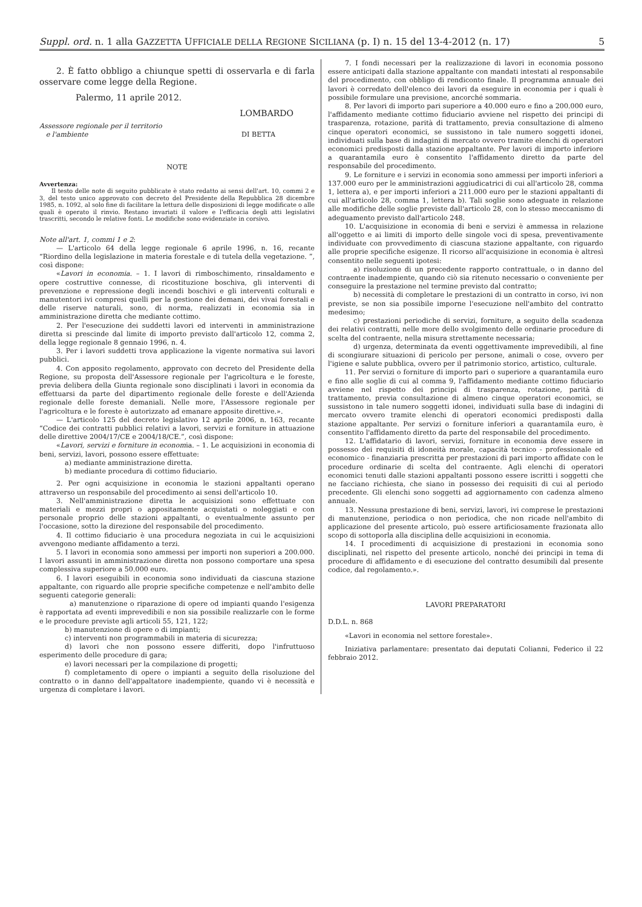Suppl. ord. n. 1 alla GAZZETTA UFFICIALE DELLA REGIONE SICILIANA (p. I) n. 15 del 13-4-2012 (n. 17) 5
2. È fatto obbligo a chiunque spetti di osservarla e di farla osservare come legge della Regione.
Palermo, 11 aprile 2012.
LOMBARDO
Assessore regionale per il territorio
e l'ambiente DI BETTA
NOTE
Avvertenza:
Il testo delle note di seguito pubblicate è stato redatto ai sensi dell'art. 10, commi 2 e 3, del testo unico approvato con decreto del Presidente della Repubblica 28 dicembre 1985, n. 1092, al solo fine di facilitare la lettura delle disposizioni di legge modificate o alle quali è operato il rinvio. Restano invariati il valore e l'efficacia degli atti legislativi trascritti, secondo le relative fonti. Le modifiche sono evidenziate in corsivo.
Note all'art. 1, commi 1 e 2:
— L'articolo 64 della legge regionale 6 aprile 1996, n. 16, recante “Riordino della legislazione in materia forestale e di tutela della vegetazione. ”, così dispone:
«Lavori in economia. – 1. I lavori di rimboschimento, rinsaldamento e opere costruttive connesse, di ricostituzione boschiva, gli interventi di prevenzione e repressione degli incendi boschivi e gli interventi colturali e manutentori ivi compresi quelli per la gestione dei demani, dei vivai forestali e delle riserve naturali, sono, di norma, realizzati in economia sia in amministrazione diretta che mediante cottimo.
2. Per l'esecuzione dei suddetti lavori ed interventi in amministrazione diretta si prescinde dal limite di importo previsto dall'articolo 12, comma 2, della legge regionale 8 gennaio 1996, n. 4.
3. Per i lavori suddetti trova applicazione la vigente normativa sui lavori pubblici.
4. Con apposito regolamento, approvato con decreto del Presidente della Regione, su proposta dell'Assessore regionale per l'agricoltura e le foreste, previa delibera della Giunta regionale sono disciplinati i lavori in economia da effettuarsi da parte del dipartimento regionale delle foreste e dell'Azienda regionale delle foreste demaniali. Nelle more, l'Assessore regionale per l'agricoltura e le foreste è autorizzato ad emanare apposite direttive.».
— L'articolo 125 del decreto legislativo 12 aprile 2006, n. 163, recante “Codice dei contratti pubblici relativi a lavori, servizi e forniture in attuazione delle direttive 2004/17/CE e 2004/18/CE.”, così dispone:
«Lavori, servizi e forniture in economia. – 1. Le acquisizioni in economia di beni, servizi, lavori, possono essere effettuate:
a) mediante amministrazione diretta.
b) mediante procedura di cottimo fiduciario.
2. Per ogni acquisizione in economia le stazioni appaltanti operano attraverso un responsabile del procedimento ai sensi dell'articolo 10.
3. Nell'amministrazione diretta le acquisizioni sono effettuate con materiali e mezzi propri o appositamente acquistati o noleggiati e con personale proprio delle stazioni appaltanti, o eventualmente assunto per l'occasione, sotto la direzione del responsabile del procedimento.
4. Il cottimo fiduciario è una procedura negoziata in cui le acquisizioni avvengono mediante affidamento a terzi.
5. I lavori in economia sono ammessi per importi non superiori a 200.000. I lavori assunti in amministrazione diretta non possono comportare una spesa complessiva superiore a 50.000 euro.
6. I lavori eseguibili in economia sono individuati da ciascuna stazione appaltante, con riguardo alle proprie specifiche competenze e nell'ambito delle seguenti categorie generali:
a) manutenzione o riparazione di opere od impianti quando l'esigenza è rapportata ad eventi imprevedibili e non sia possibile realizzarle con le forme e le procedure previste agli articoli 55, 121, 122;
b) manutenzione di opere o di impianti;
c) interventi non programmabili in materia di sicurezza;
d) lavori che non possono essere differiti, dopo l'infruttuoso esperimento delle procedure di gara;
e) lavori necessari per la compilazione di progetti;
f) completamento di opere o impianti a seguito della risoluzione del contratto o in danno dell'appaltatore inadempiente, quando vi è necessità e urgenza di completare i lavori.
7. I fondi necessari per la realizzazione di lavori in economia possono essere anticipati dalla stazione appaltante con mandati intestati al responsabile del procedimento, con obbligo di rendiconto finale. Il programma annuale dei lavori è corredato dell'elenco dei lavori da eseguire in economia per i quali è possibile formulare una previsione, ancorché sommaria.
8. Per lavori di importo pari superiore a 40.000 euro e fino a 200.000 euro, l'affidamento mediante cottimo fiduciario avviene nel rispetto dei principi di trasparenza, rotazione, parità di trattamento, previa consultazione di almeno cinque operatori economici, se sussistono in tale numero soggetti idonei, individuati sulla base di indagini di mercato ovvero tramite elenchi di operatori economici predisposti dalla stazione appaltante. Per lavori di importo inferiore a quarantamila euro è consentito l'affidamento diretto da parte del responsabile del procedimento.
9. Le forniture e i servizi in economia sono ammessi per importi inferiori a 137.000 euro per le amministrazioni aggiudicatrici di cui all'articolo 28, comma 1, lettera a), e per importi inferiori a 211.000 euro per le stazioni appaltanti di cui all'articolo 28, comma 1, lettera b). Tali soglie sono adeguate in relazione alle modifiche delle soglie previste dall'articolo 28, con lo stesso meccanismo di adeguamento previsto dall'articolo 248.
10. L'acquisizione in economia di beni e servizi è ammessa in relazione all'oggetto e ai limiti di importo delle singole voci di spesa, preventivamente individuate con provvedimento di ciascuna stazione appaltante, con riguardo alle proprie specifiche esigenze. Il ricorso all'acquisizione in economia è altresì consentito nelle seguenti ipotesi:
a) risoluzione di un precedente rapporto contrattuale, o in danno del contraente inadempiente, quando ciò sia ritenuto necessario o conveniente per conseguire la prestazione nel termine previsto dal contratto;
b) necessità di completare le prestazioni di un contratto in corso, ivi non previste, se non sia possibile imporne l'esecuzione nell'ambito del contratto medesimo;
c) prestazioni periodiche di servizi, forniture, a seguito della scadenza dei relativi contratti, nelle more dello svolgimento delle ordinarie procedure di scelta del contraente, nella misura strettamente necessaria;
d) urgenza, determinata da eventi oggettivamente imprevedibili, al fine di scongiurare situazioni di pericolo per persone, animali o cose, ovvero per l'igiene e salute pubblica, ovvero per il patrimonio storico, artistico, culturale.
11. Per servizi o forniture di importo pari o superiore a quarantamila euro e fino alle soglie di cui al comma 9, l'affidamento mediante cottimo fiduciario avviene nel rispetto dei principi di trasparenza, rotazione, parità di trattamento, previa consultazione di almeno cinque operatori economici, se sussistono in tale numero soggetti idonei, individuati sulla base di indagini di mercato ovvero tramite elenchi di operatori economici predisposti dalla stazione appaltante. Per servizi o forniture inferiori a quarantamila euro, è consentito l'affidamento diretto da parte del responsabile del procedimento.
12. L'affidatario di lavori, servizi, forniture in economia deve essere in possesso dei requisiti di idoneità morale, capacità tecnico - professionale ed economico - finanziaria prescritta per prestazioni di pari importo affidate con le procedure ordinarie di scelta del contraente. Agli elenchi di operatori economici tenuti dalle stazioni appaltanti possono essere iscritti i soggetti che ne facciano richiesta, che siano in possesso dei requisiti di cui al periodo precedente. Gli elenchi sono soggetti ad aggiornamento con cadenza almeno annuale.
13. Nessuna prestazione di beni, servizi, lavori, ivi comprese le prestazioni di manutenzione, periodica o non periodica, che non ricade nell'ambito di applicazione del presente articolo, può essere artificiosamente frazionata allo scopo di sottoporla alla disciplina delle acquisizioni in economia.
14. I procedimenti di acquisizione di prestazioni in economia sono disciplinati, nel rispetto del presente articolo, nonché dei principi in tema di procedure di affidamento e di esecuzione del contratto desumibili dal presente codice, dal regolamento.».
LAVORI PREPARATORI
D.D.L. n. 868
«Lavori in economia nel settore forestale».
Iniziativa parlamentare: presentato dai deputati Colianni, Federico il 22 febbraio 2012.